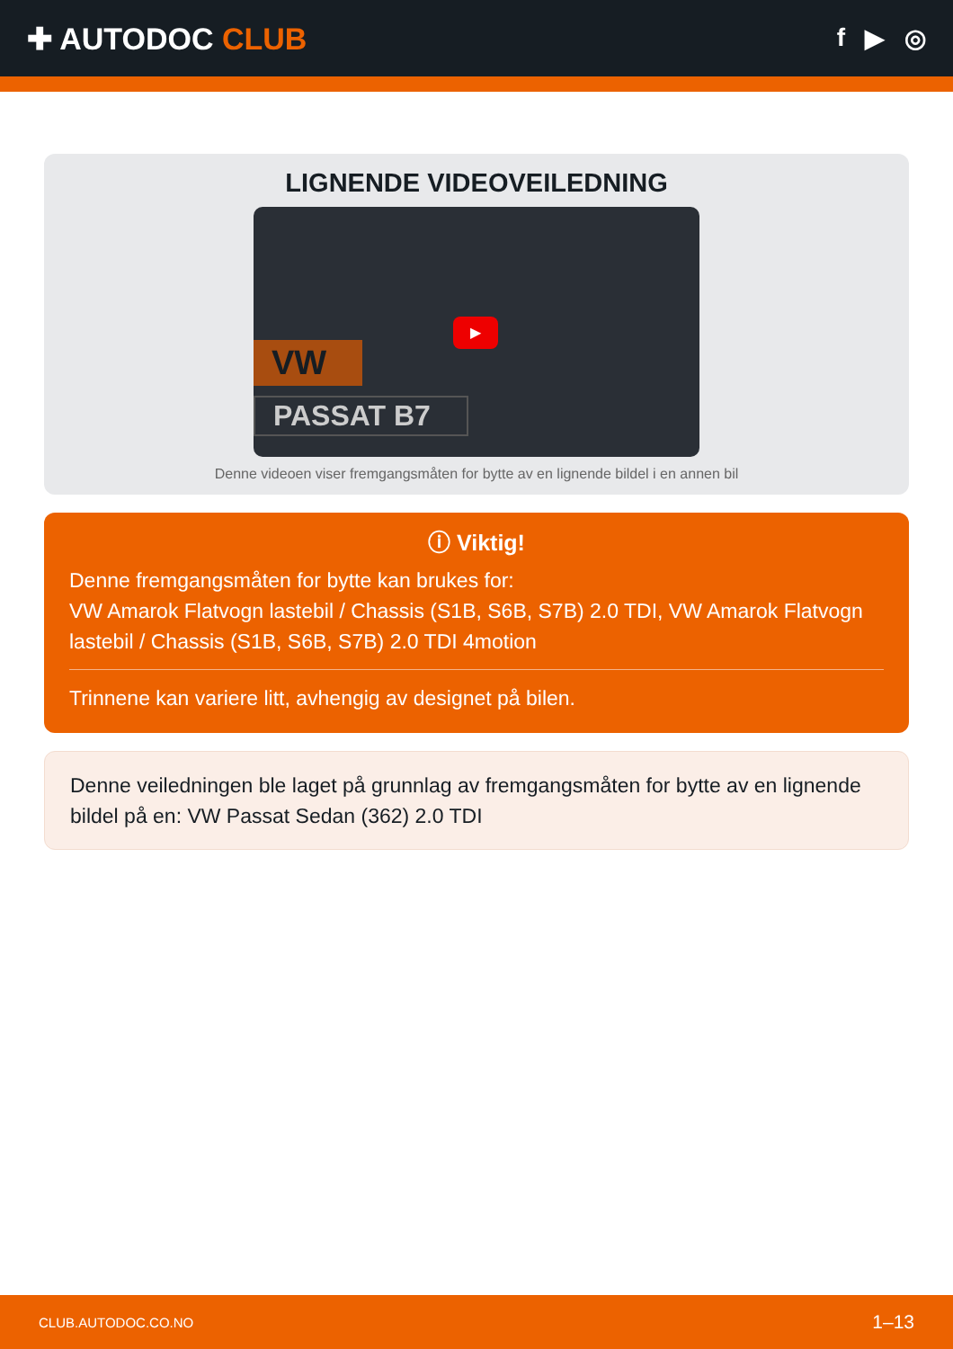✚ AUTODOC CLUB
f ▶ ◎
LIGNENDE VIDEOVEILEDNING
VW
PASSAT B7
▶
Denne videoen viser fremgangsmåten for bytte av en lignende bildel i en annen bil
ⓘ Viktig!
Denne fremgangsmåten for bytte kan brukes for:
VW Amarok Flatvogn lastebil / Chassis (S1B, S6B, S7B) 2.0 TDI, VW Amarok Flatvogn lastebil / Chassis (S1B, S6B, S7B) 2.0 TDI 4motion
Trinnene kan variere litt, avhengig av designet på bilen.
Denne veiledningen ble laget på grunnlag av fremgangsmåten for bytte av en lignende bildel på en: VW Passat Sedan (362) 2.0 TDI
CLUB.AUTODOC.CO.NO 1–13